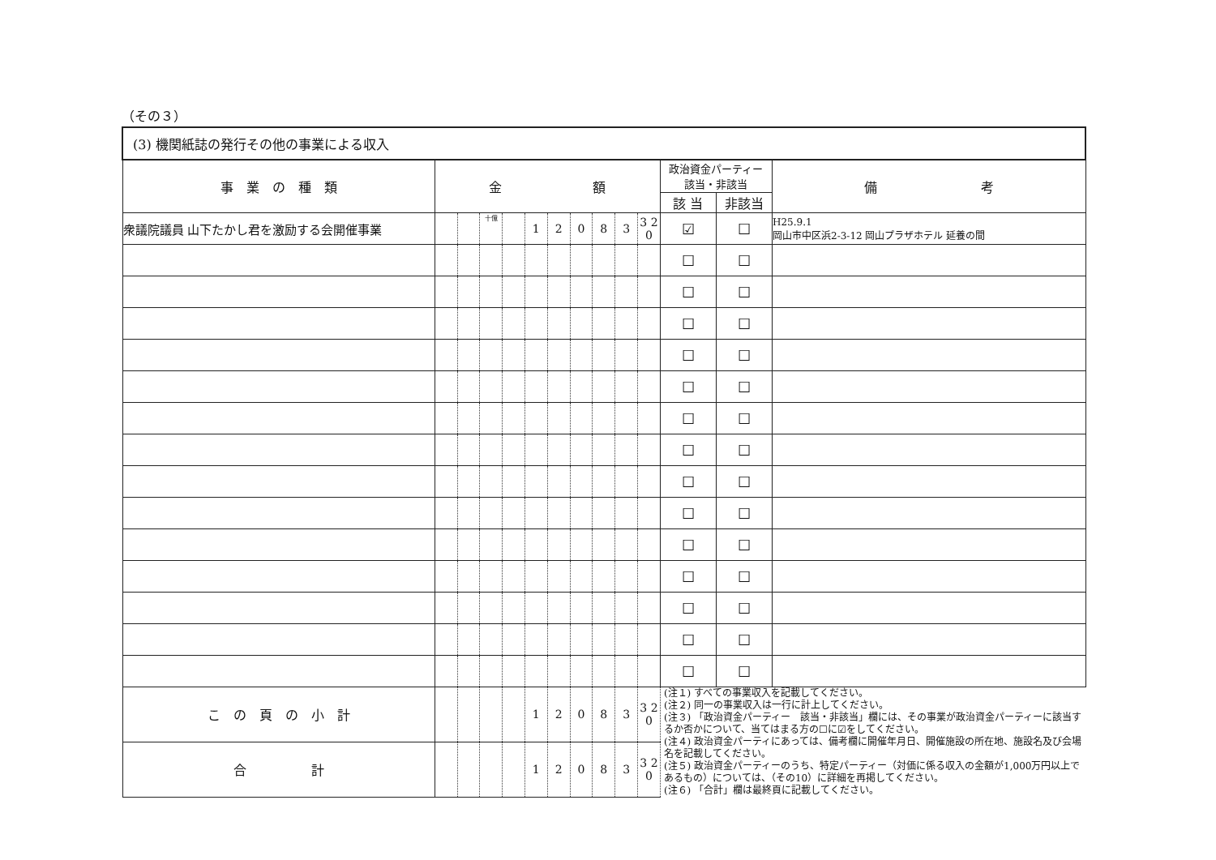（その３）
| (3) 機関紙誌の発行その他の事業による収入 | | | | | | | | | | | | | |
| 事 業 の 種 類 | 金 額 | | | | | | | | | | 政治資金パーティー 該当・非該当 | | 備 考 |
| | | | | | | | | | | | 該 当 | 非該当 | |
| 衆議院議員 山下たかし君を激励する会開催事業 | | | 十億 | | 1 | 2 | 0 | 8 | 3 | 3 2 0 | ☑ | ☐ | H25.9.1 岡山市中区浜2-3-12 岡山プラザホテル 延養の間 |
| | | | | | | | | | | | ☐ | ☐ | |
| | | | | | | | | | | | ☐ | ☐ | |
| | | | | | | | | | | | ☐ | ☐ | |
| | | | | | | | | | | | ☐ | ☐ | |
| | | | | | | | | | | | ☐ | ☐ | |
| | | | | | | | | | | | ☐ | ☐ | |
| | | | | | | | | | | | ☐ | ☐ | |
| | | | | | | | | | | | ☐ | ☐ | |
| | | | | | | | | | | | ☐ | ☐ | |
| | | | | | | | | | | | ☐ | ☐ | |
| | | | | | | | | | | | ☐ | ☐ | |
| | | | | | | | | | | | ☐ | ☐ | |
| | | | | | | | | | | | ☐ | ☐ | |
| | | | | | | | | | | | ☐ | ☐ | |
| こ の 頁 の 小 計 | | | | | 1 | 2 | 0 | 8 | 3 | 3 2 0 | (注１) すべての事業収入を記載してください。 (注２) 同一の事業収入は一行に計上してください。 (注３) 「政治資金パーティー 該当・非該当」欄には、その事業が政治資金パーティーに該当するか否かについて、当てはまる方の☐に☑をしてください。 (注４) 政治資金パーティにあっては、備考欄に開催年月日、開催施設の所在地、施設名及び会場名を記載してください。 (注５) 政治資金パーティーのうち、特定パーティー（対価に係る収入の金額が1,000万円以上であるもの）については、（その10）に詳細を再掲してください。 (注６) 「合計」欄は最終頁に記載してください。 | | |
| 合 計 | | | | | 1 | 2 | 0 | 8 | 3 | 3 2 0 | | | |